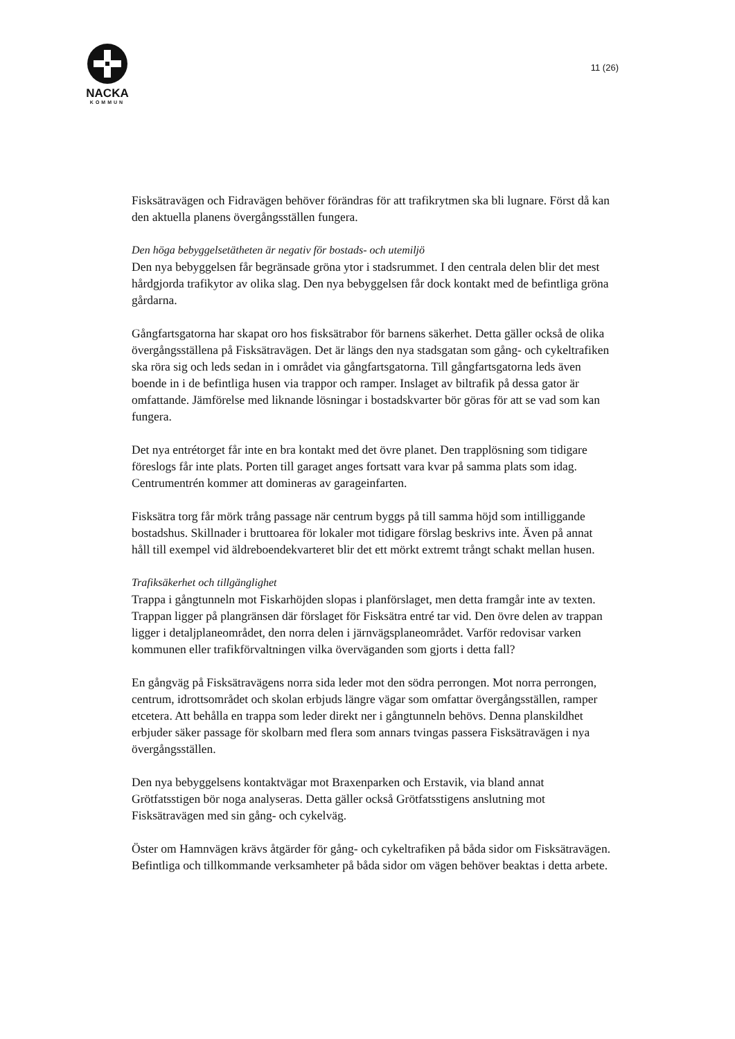NACKA
KOMMUN
11 (26)
Fisksätravägen och Fidravägen behöver förändras för att trafikrytmen ska bli lugnare. Först då kan den aktuella planens övergångsställen fungera.
Den höga bebyggelsetätheten är negativ för bostads- och utemiljö
Den nya bebyggelsen får begränsade gröna ytor i stadsrummet. I den centrala delen blir det mest hårdgjorda trafikytor av olika slag. Den nya bebyggelsen får dock kontakt med de befintliga gröna gårdarna.
Gångfartsgatorna har skapat oro hos fisksätrabor för barnens säkerhet. Detta gäller också de olika övergångsställena på Fisksätravägen. Det är längs den nya stadsgatan som gång- och cykeltrafiken ska röra sig och leds sedan in i området via gångfartsgatorna. Till gångfartsgatorna leds även boende in i de befintliga husen via trappor och ramper. Inslaget av biltrafik på dessa gator är omfattande. Jämförelse med liknande lösningar i bostadskvarter bör göras för att se vad som kan fungera.
Det nya entrétorget får inte en bra kontakt med det övre planet. Den trapplösning som tidigare föreslogs får inte plats. Porten till garaget anges fortsatt vara kvar på samma plats som idag. Centrumentrén kommer att domineras av garageinfarten.
Fisksätra torg får mörk trång passage när centrum byggs på till samma höjd som intilliggande bostadshus. Skillnader i bruttoarea för lokaler mot tidigare förslag beskrivs inte. Även på annat håll till exempel vid äldreboendekvarteret blir det ett mörkt extremt trångt schakt mellan husen.
Trafiksäkerhet och tillgänglighet
Trappa i gångtunneln mot Fiskarhöjden slopas i planförslaget, men detta framgår inte av texten. Trappan ligger på plangränsen där förslaget för Fisksätra entré tar vid. Den övre delen av trappan ligger i detaljplaneområdet, den norra delen i järnvägsplaneområdet. Varför redovisar varken kommunen eller trafikförvaltningen vilka överväganden som gjorts i detta fall?
En gångväg på Fisksätravägens norra sida leder mot den södra perrongen. Mot norra perrongen, centrum, idrottsområdet och skolan erbjuds längre vägar som omfattar övergångsställen, ramper etcetera. Att behålla en trappa som leder direkt ner i gångtunneln behövs. Denna planskildhet erbjuder säker passage för skolbarn med flera som annars tvingas passera Fisksätravägen i nya övergångsställen.
Den nya bebyggelsens kontaktvägar mot Braxenparken och Erstavik, via bland annat Grötfatsstigen bör noga analyseras. Detta gäller också Grötfatsstigens anslutning mot Fisksätravägen med sin gång- och cykelväg.
Öster om Hamnvägen krävs åtgärder för gång- och cykeltrafiken på båda sidor om Fisksätravägen. Befintliga och tillkommande verksamheter på båda sidor om vägen behöver beaktas i detta arbete.